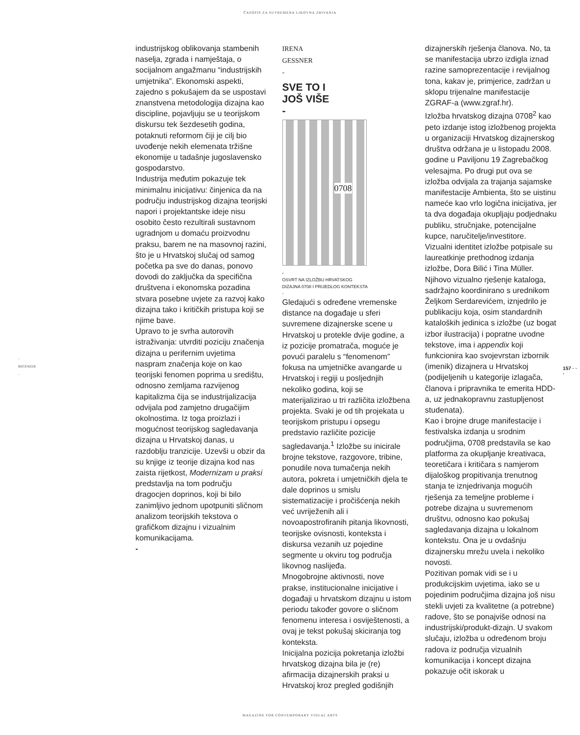ČASOPIS ZA SUVREMENA LIKOVNA ZBIVANJA
-
RECENZIJE
-
industrijskog oblikovanja stambenih naselja, zgrada i namještaja, o socijalnom angažmanu “industrijskih umjetnika”. Ekonomski aspekti, zajedno s pokušajem da se uspostavi znanstvena metodologija dizajna kao discipline, pojavljuju se u teorijskom diskursu tek šezdesetih godina, potaknuti reformom čiji je cilj bio uvođenje nekih elemenata tržišne ekonomije u tadašnje jugoslavensko gospodarstvo.
Industrija međutim pokazuje tek minimalnu inicijativu: činjenica da na području industrijskog dizajna teorijski napori i projektantske ideje nisu osobito često rezultirali sustavnom ugradnjom u domaću proizvodnu praksu, barem ne na masovnoj razini, što je u Hrvatskoj slučaj od samog početka pa sve do danas, ponovo dovodi do zaključka da specifična društvena i ekonomska pozadina stvara posebne uvjete za razvoj kako dizajna tako i kritičkih pristupa koji se njime bave.
Upravo to je svrha autorovih istraživanja: utvrditi poziciju značenja dizajna u perifernim uvjetima naspram značenja koje on kao teorijski fenomen poprima u središtu, odnosno zemljama razvijenog kapitalizma čija se industrijalizacija odvijala pod zamjetno drugačijim okolnostima. Iz toga proizlazi i mogućnost teorijskog sagledavanja dizajna u Hrvatskoj danas, u razdoblju tranzicije. Uzevši u obzir da su knjige iz teorije dizajna kod nas zaista rijetkost, Modernizam u praksi predstavlja na tom području dragocjen doprinos, koji bi bilo zanimljivo jednom upotpuniti sličnom analizom teorijskih tekstova o grafičkom dizajnu i vizualnim komunikacijama.
-
IRENA
GESSNER
-
SVE TO I
JOŠ VIŠE
-
0708
-
OSVRT NA IZLOŽBU HRVATSKOG
DIZAJNA 0708 I PRIJEDLOG KONTEKSTA
-
Gledajući s određene vremenske distance na događaje u sferi suvremene dizajnerske scene u Hrvatskoj u protekle dvije godine, a iz pozicije promatrača, moguće je povući paralelu s “fenomenom” fokusa na umjetničke avangarde u Hrvatskoj i regiji u posljednjih nekoliko godina, koji se materijalizirao u tri različita izložbena projekta. Svaki je od tih projekata u teorijskom pristupu i opsegu predstavio različite pozicije sagledavanja.<sup>1</sup> Izložbe su inicirale brojne tekstove, razgovore, tribine, ponudile nova tumačenja nekih autora, pokreta i umjetničkih djela te dale doprinos u smislu sistematizacije i pročišćenja nekih već uvriježenih ali i novoapostrofiranih pitanja likovnosti, teorijske ovisnosti, konteksta i diskursa vezanih uz pojedine segmente u okviru tog područja likovnog naslijeđa.
Mnogobrojne aktivnosti, nove prakse, institucionalne inicijative i događaji u hrvatskom dizajnu u istom periodu također govore o sličnom fenomenu interesa i osviještenosti, a ovaj je tekst pokušaj skiciranja tog konteksta.
Inicijalna pozicija pokretanja izložbi hrvatskog dizajna bila je (re) afirmacija dizajnerskih praksi u Hrvatskoj kroz pregled godišnjih
dizajnerskih rješenja članova. No, ta se manifestacija ubrzo izdigla iznad razine samoprezentacije i revijalnog tona, kakav je, primjerice, zadržan u sklopu trijenalne manifestacije ZGRAF-a (www.zgraf.hr).
Izložba hrvatskog dizajna 0708<sup>2</sup> kao peto izdanje istog izložbenog projekta u organizaciji Hrvatskog dizajnerskog društva održana je u listopadu 2008. godine u Paviljonu 19 Zagrebačkog velesajma. Po drugi put ova se izložba odvijala za trajanja sajamske manifestacije Ambienta, što se uistinu nameće kao vrlo logična inicijativa, jer ta dva događaja okupljaju podjednaku publiku, stručnjake, potencijalne kupce, naručitelje/investitore.
Vizualni identitet izložbe potpisale su laureatkinje prethodnog izdanja izložbe, Dora Bilić i Tina Müller. Njihovo vizualno rješenje kataloga, sadržajno koordinirano s urednikom Željkom Serdarevićem, iznjedrilo je publikaciju koja, osim standardnih kataloških jedinica s izložbe (uz bogat izbor ilustracija) i popratne uvodne tekstove, ima i appendix koji funkcionira kao svojevrstan izbornik (imenik) dizajnera u Hrvatskoj (podijeljenih u kategorije izlagača, članova i pripravnika te emerita HDD-a, uz jednakopravnu zastupljenost studenata).
Kao i brojne druge manifestacije i festivalska izdanja u srodnim područjima, 0708 predstavila se kao platforma za okupljanje kreativaca, teoretičara i kritičara s namjerom dijaloškog propitivanja trenutnog stanja te iznjedrivanja mogućih rješenja za temeljne probleme i potrebe dizajna u suvremenom društvu, odnosno kao pokušaj sagledavanja dizajna u lokalnom kontekstu. Ona je u ovdašnju dizajnersku mrežu uvela i nekoliko novosti.
Pozitivan pomak vidi se i u produkcijskim uvjetima, iako se u pojedinim područjima dizajna još nisu stekli uvjeti za kvalitetne (a potrebne) radove, što se ponajviše odnosi na industrijski/produkt-dizajn. U svakom slučaju, izložba u određenom broju radova iz područja vizualnih komunikacija i koncept dizajna pokazuje očit iskorak u
157 · · ·
MAGAZINE FOR CONTEMPORARY VISUAL ARTS